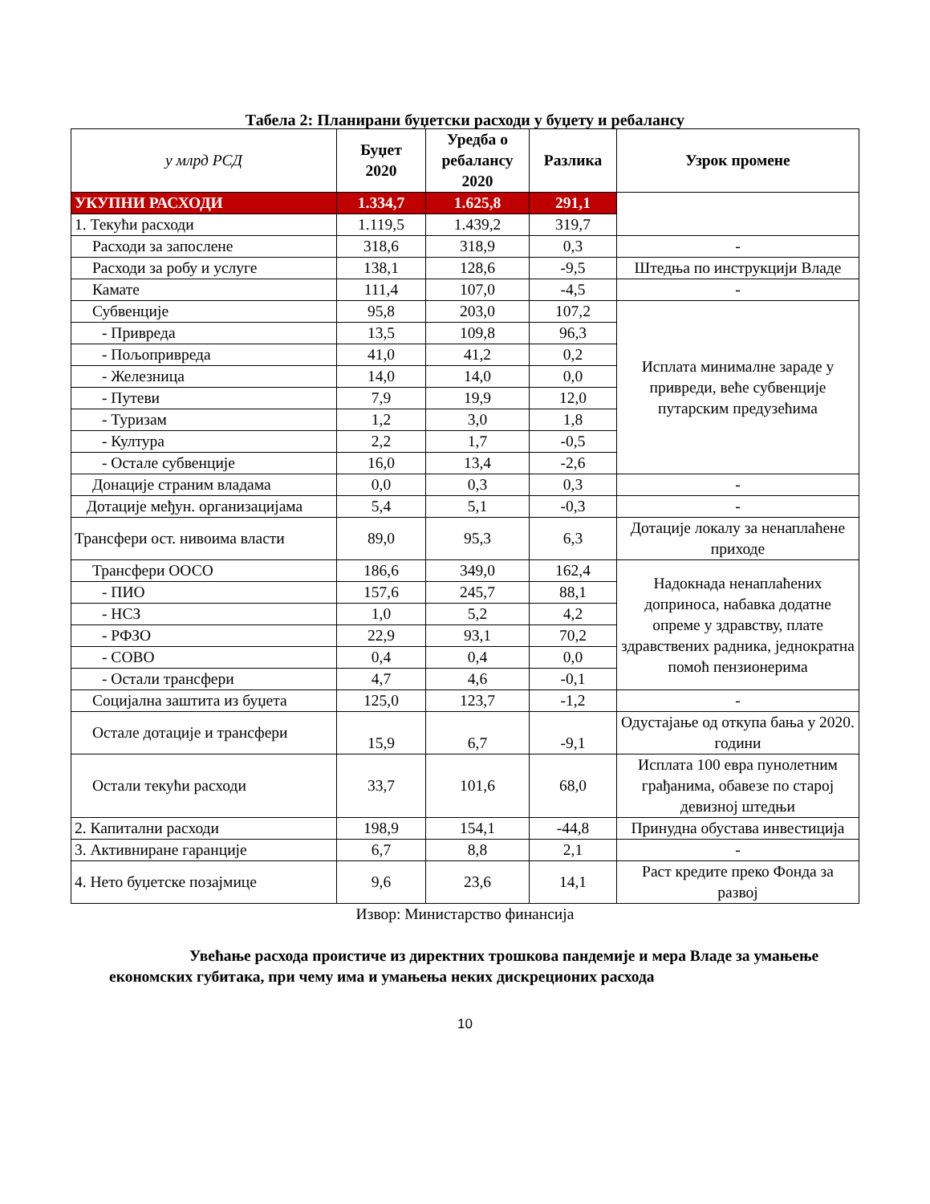Табела 2: Планирани буџетски расходи у буџету и ребалансу
| у млрд РСД | Буџет 2020 | Уредба о ребалансу 2020 | Разлика | Узрок промене |
| --- | --- | --- | --- | --- |
| УКУПНИ РАСХОДИ | 1.334,7 | 1.625,8 | 291,1 | |
| 1. Текући расходи | 1.119,5 | 1.439,2 | 319,7 | |
| Расходи за запослене | 318,6 | 318,9 | 0,3 | - |
| Расходи за робу и услуге | 138,1 | 128,6 | -9,5 | Штедња по инструкцији Владе |
| Камате | 111,4 | 107,0 | -4,5 | - |
| Субвенције | 95,8 | 203,0 | 107,2 | Исплата минималне зараде у привреди, веће субвенције путарским предузећима |
| - Привреда | 13,5 | 109,8 | 96,3 | |
| - Пољопривреда | 41,0 | 41,2 | 0,2 | |
| - Железница | 14,0 | 14,0 | 0,0 | |
| - Путеви | 7,9 | 19,9 | 12,0 | |
| - Туризам | 1,2 | 3,0 | 1,8 | |
| - Култура | 2,2 | 1,7 | -0,5 | |
| - Остале субвенције | 16,0 | 13,4 | -2,6 | |
| Донације страним владама | 0,0 | 0,3 | 0,3 | - |
| Дотације међун. организацијама | 5,4 | 5,1 | -0,3 | - |
| Трансфери ост. нивоима власти | 89,0 | 95,3 | 6,3 | Дотације локалу за ненаплаћене приходе |
| Трансфери ООСО | 186,6 | 349,0 | 162,4 | Надокнада ненаплаћених доприноса, набавка додатне опреме у здравству, плате здравствених радника, једнократна помоћ пензионерима |
| - ПИО | 157,6 | 245,7 | 88,1 | |
| - НСЗ | 1,0 | 5,2 | 4,2 | |
| - РФЗО | 22,9 | 93,1 | 70,2 | |
| - СОВО | 0,4 | 0,4 | 0,0 | |
| - Остали трансфери | 4,7 | 4,6 | -0,1 | |
| Социјална заштита из буџета | 125,0 | 123,7 | -1,2 | - |
| Остале дотације и трансфери | 15,9 | 6,7 | -9,1 | Одустајање од откупа бања у 2020. години |
| Остали текући расходи | 33,7 | 101,6 | 68,0 | Исплата 100 евра пунолетним грађанима, обавезе по старој девизној штедњи |
| 2. Капитални расходи | 198,9 | 154,1 | -44,8 | Принудна обустава инвестиција |
| 3. Активниране гаранције | 6,7 | 8,8 | 2,1 | - |
| 4. Нето буџетске позајмице | 9,6 | 23,6 | 14,1 | Раст кредите преко Фонда за развој |
Извор: Министарство финансија
Увећање расхода проистиче из директних трошкова пандемије и мера Владе за умањење економских губитака, при чему има и умањења неких дискреционих расхода
10